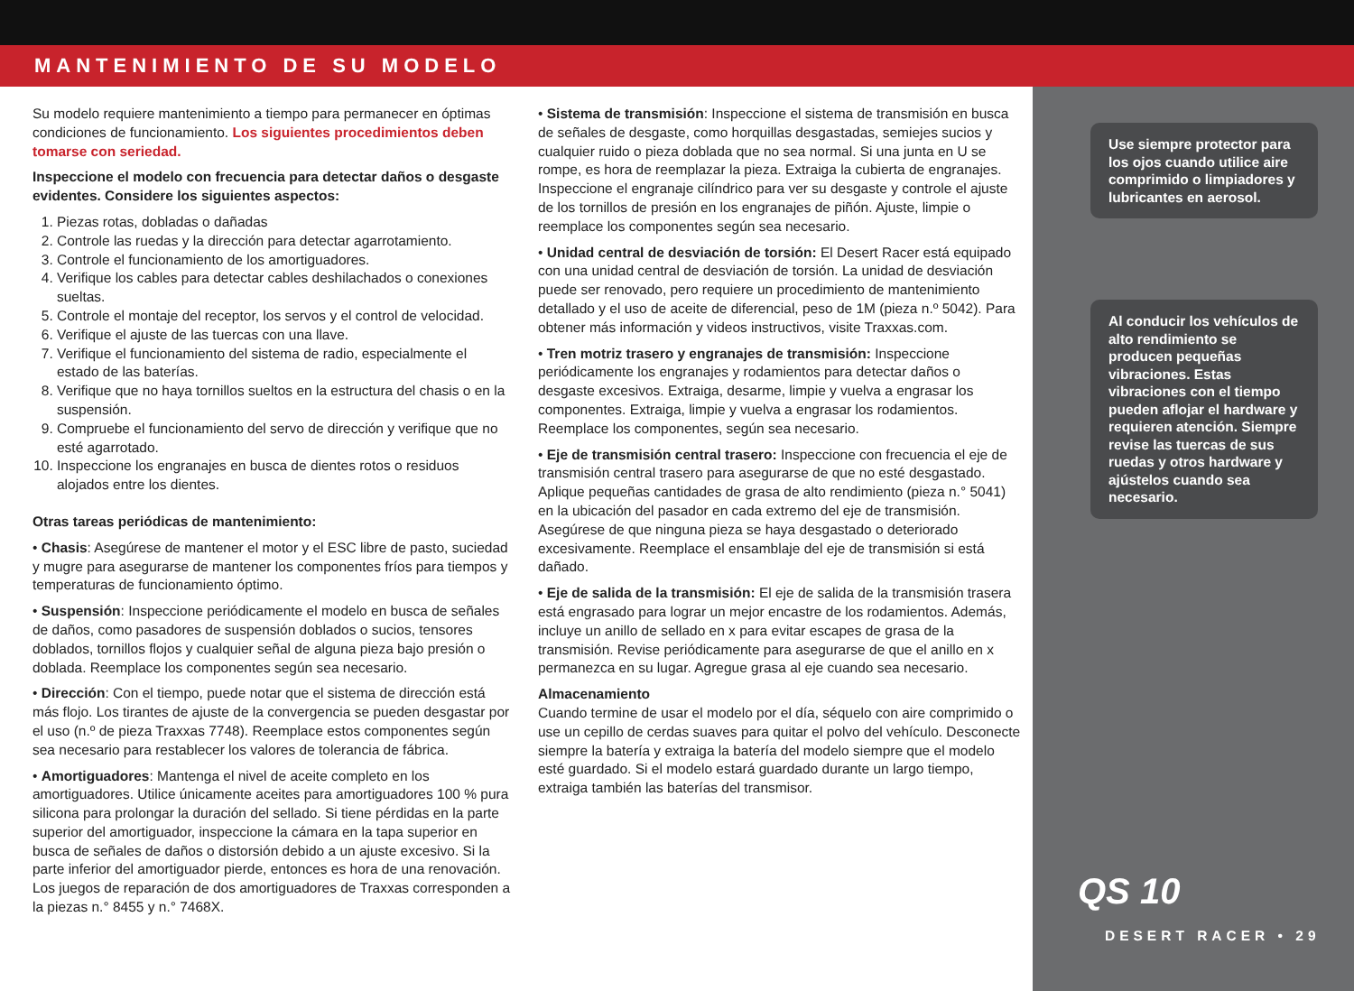MANTENIMIENTO DE SU MODELO
Su modelo requiere mantenimiento a tiempo para permanecer en óptimas condiciones de funcionamiento. Los siguientes procedimientos deben tomarse con seriedad.
Inspeccione el modelo con frecuencia para detectar daños o desgaste evidentes. Considere los siguientes aspectos:
1. Piezas rotas, dobladas o dañadas
2. Controle las ruedas y la dirección para detectar agarrotamiento.
3. Controle el funcionamiento de los amortiguadores.
4. Verifique los cables para detectar cables deshilachados o conexiones sueltas.
5. Controle el montaje del receptor, los servos y el control de velocidad.
6. Verifique el ajuste de las tuercas con una llave.
7. Verifique el funcionamiento del sistema de radio, especialmente el estado de las baterías.
8. Verifique que no haya tornillos sueltos en la estructura del chasis o en la suspensión.
9. Compruebe el funcionamiento del servo de dirección y verifique que no esté agarrotado.
10. Inspeccione los engranajes en busca de dientes rotos o residuos alojados entre los dientes.
Otras tareas periódicas de mantenimiento:
• Chasis: Asegúrese de mantener el motor y el ESC libre de pasto, suciedad y mugre para asegurarse de mantener los componentes fríos para tiempos y temperaturas de funcionamiento óptimo.
• Suspensión: Inspeccione periódicamente el modelo en busca de señales de daños, como pasadores de suspensión doblados o sucios, tensores doblados, tornillos flojos y cualquier señal de alguna pieza bajo presión o doblada. Reemplace los componentes según sea necesario.
• Dirección: Con el tiempo, puede notar que el sistema de dirección está más flojo. Los tirantes de ajuste de la convergencia se pueden desgastar por el uso (n.º de pieza Traxxas 7748). Reemplace estos componentes según sea necesario para restablecer los valores de tolerancia de fábrica.
• Amortiguadores: Mantenga el nivel de aceite completo en los amortiguadores. Utilice únicamente aceites para amortiguadores 100 % pura silicona para prolongar la duración del sellado. Si tiene pérdidas en la parte superior del amortiguador, inspeccione la cámara en la tapa superior en busca de señales de daños o distorsión debido a un ajuste excesivo. Si la parte inferior del amortiguador pierde, entonces es hora de una renovación. Los juegos de reparación de dos amortiguadores de Traxxas corresponden a la piezas n.° 8455 y n.° 7468X.
• Sistema de transmisión: Inspeccione el sistema de transmisión en busca de señales de desgaste, como horquillas desgastadas, semiejes sucios y cualquier ruido o pieza doblada que no sea normal. Si una junta en U se rompe, es hora de reemplazar la pieza. Extraiga la cubierta de engranajes. Inspeccione el engranaje cilíndrico para ver su desgaste y controle el ajuste de los tornillos de presión en los engranajes de piñón. Ajuste, limpie o reemplace los componentes según sea necesario.
• Unidad central de desviación de torsión: El Desert Racer está equipado con una unidad central de desviación de torsión. La unidad de desviación puede ser renovado, pero requiere un procedimiento de mantenimiento detallado y el uso de aceite de diferencial, peso de 1M (pieza n.º 5042). Para obtener más información y videos instructivos, visite Traxxas.com.
• Tren motriz trasero y engranajes de transmisión: Inspeccione periódicamente los engranajes y rodamientos para detectar daños o desgaste excesivos. Extraiga, desarme, limpie y vuelva a engrasar los componentes. Extraiga, limpie y vuelva a engrasar los rodamientos. Reemplace los componentes, según sea necesario.
• Eje de transmisión central trasero: Inspeccione con frecuencia el eje de transmisión central trasero para asegurarse de que no esté desgastado. Aplique pequeñas cantidades de grasa de alto rendimiento (pieza n.° 5041) en la ubicación del pasador en cada extremo del eje de transmisión. Asegúrese de que ninguna pieza se haya desgastado o deteriorado excesivamente. Reemplace el ensamblaje del eje de transmisión si está dañado.
• Eje de salida de la transmisión: El eje de salida de la transmisión trasera está engrasado para lograr un mejor encastre de los rodamientos. Además, incluye un anillo de sellado en x para evitar escapes de grasa de la transmisión. Revise periódicamente para asegurarse de que el anillo en x permanezca en su lugar. Agregue grasa al eje cuando sea necesario.
Almacenamiento
Cuando termine de usar el modelo por el día, séquelo con aire comprimido o use un cepillo de cerdas suaves para quitar el polvo del vehículo. Desconecte siempre la batería y extraiga la batería del modelo siempre que el modelo esté guardado. Si el modelo estará guardado durante un largo tiempo, extraiga también las baterías del transmisor.
Use siempre protector para los ojos cuando utilice aire comprimido o limpiadores y lubricantes en aerosol.
Al conducir los vehículos de alto rendimiento se producen pequeñas vibraciones. Estas vibraciones con el tiempo pueden aflojar el hardware y requieren atención. Siempre revise las tuercas de sus ruedas y otros hardware y ajústelos cuando sea necesario.
QS 10
DESERT RACER • 29